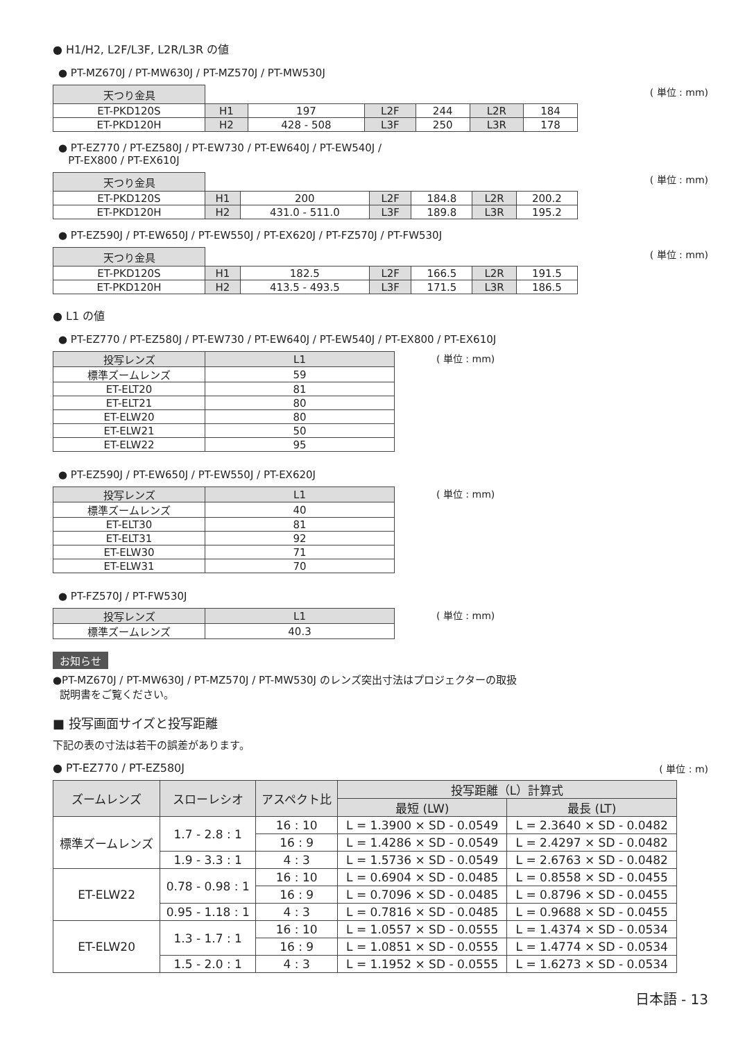● H1/H2, L2F/L3F, L2R/L3R の値
● PT-MZ670J / PT-MW630J / PT-MZ570J / PT-MW530J
| 天つり金具 | | | | | | |
| ET-PKD120S | H1 | 197 | L2F | 244 | L2R | 184 |
| ET-PKD120H | H2 | 428 - 508 | L3F | 250 | L3R | 178 |
( 単位 : mm)
● PT-EZ770 / PT-EZ580J / PT-EW730 / PT-EW640J / PT-EW540J /
PT-EX800 / PT-EX610J
| 天つり金具 | | | | | | |
| ET-PKD120S | H1 | 200 | L2F | 184.8 | L2R | 200.2 |
| ET-PKD120H | H2 | 431.0 - 511.0 | L3F | 189.8 | L3R | 195.2 |
( 単位 : mm)
● PT-EZ590J / PT-EW650J / PT-EW550J / PT-EX620J / PT-FZ570J / PT-FW530J
| 天つり金具 | | | | | | |
| ET-PKD120S | H1 | 182.5 | L2F | 166.5 | L2R | 191.5 |
| ET-PKD120H | H2 | 413.5 - 493.5 | L3F | 171.5 | L3R | 186.5 |
( 単位 : mm)
● L1 の値
● PT-EZ770 / PT-EZ580J / PT-EW730 / PT-EW640J / PT-EW540J / PT-EX800 / PT-EX610J
| 投写レンズ | L1 |
| --- | --- |
| 標準ズームレンズ | 59 |
| ET-ELT20 | 81 |
| ET-ELT21 | 80 |
| ET-ELW20 | 80 |
| ET-ELW21 | 50 |
| ET-ELW22 | 95 |
( 単位 : mm)
● PT-EZ590J / PT-EW650J / PT-EW550J / PT-EX620J
| 投写レンズ | L1 |
| --- | --- |
| 標準ズームレンズ | 40 |
| ET-ELT30 | 81 |
| ET-ELT31 | 92 |
| ET-ELW30 | 71 |
| ET-ELW31 | 70 |
( 単位 : mm)
● PT-FZ570J / PT-FW530J
| 投写レンズ | L1 |
| --- | --- |
| 標準ズームレンズ | 40.3 |
( 単位 : mm)
お知らせ
●PT-MZ670J / PT-MW630J / PT-MZ570J / PT-MW530J のレンズ突出寸法はプロジェクターの取扱
説明書をご覧ください。
■ 投写画面サイズと投写距離
下記の表の寸法は若干の誤差があります。
● PT-EZ770 / PT-EZ580J ( 単位 : m)
| ズームレンズ | スローレシオ | アスペクト比 | 投写距離（L）計算式 | |
| --- | --- | --- | --- | --- |
| | | | 最短 (LW) | 最長 (LT) |
| 標準ズームレンズ | 1.7 - 2.8 : 1 | 16 : 10 | L = 1.3900 × SD - 0.0549 | L = 2.3640 × SD - 0.0482 |
| | | 16 : 9 | L = 1.4286 × SD - 0.0549 | L = 2.4297 × SD - 0.0482 |
| | 1.9 - 3.3 : 1 | 4 : 3 | L = 1.5736 × SD - 0.0549 | L = 2.6763 × SD - 0.0482 |
| ET-ELW22 | 0.78 - 0.98 : 1 | 16 : 10 | L = 0.6904 × SD - 0.0485 | L = 0.8558 × SD - 0.0455 |
| | | 16 : 9 | L = 0.7096 × SD - 0.0485 | L = 0.8796 × SD - 0.0455 |
| | 0.95 - 1.18 : 1 | 4 : 3 | L = 0.7816 × SD - 0.0485 | L = 0.9688 × SD - 0.0455 |
| ET-ELW20 | 1.3 - 1.7 : 1 | 16 : 10 | L = 1.0557 × SD - 0.0555 | L = 1.4374 × SD - 0.0534 |
| | | 16 : 9 | L = 1.0851 × SD - 0.0555 | L = 1.4774 × SD - 0.0534 |
| | 1.5 - 2.0 : 1 | 4 : 3 | L = 1.1952 × SD - 0.0555 | L = 1.6273 × SD - 0.0534 |
日本語 - 13